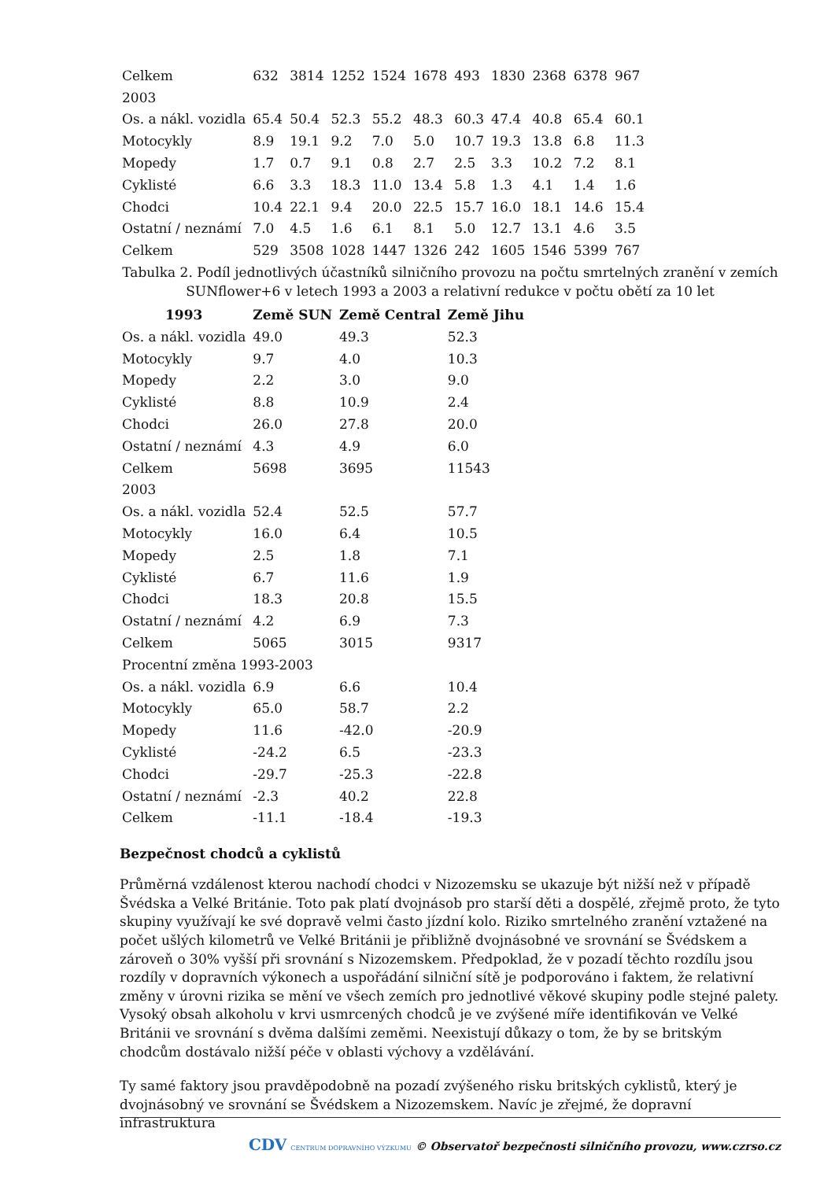| Celkem | 632 | 3814 | 1252 | 1524 | 1678 | 493 | 1830 | 2368 | 6378 | 967 |
| 2003 | | | | | | | | | | |
| Os. a nákl. vozidla | 65.4 | 50.4 | 52.3 | 55.2 | 48.3 | 60.3 | 47.4 | 40.8 | 65.4 | 60.1 |
| Motocykly | 8.9 | 19.1 | 9.2 | 7.0 | 5.0 | 10.7 | 19.3 | 13.8 | 6.8 | 11.3 |
| Mopedy | 1.7 | 0.7 | 9.1 | 0.8 | 2.7 | 2.5 | 3.3 | 10.2 | 7.2 | 8.1 |
| Cyklisté | 6.6 | 3.3 | 18.3 | 11.0 | 13.4 | 5.8 | 1.3 | 4.1 | 1.4 | 1.6 |
| Chodci | 10.4 | 22.1 | 9.4 | 20.0 | 22.5 | 15.7 | 16.0 | 18.1 | 14.6 | 15.4 |
| Ostatní / neznámí | 7.0 | 4.5 | 1.6 | 6.1 | 8.1 | 5.0 | 12.7 | 13.1 | 4.6 | 3.5 |
| Celkem | 529 | 3508 | 1028 | 1447 | 1326 | 242 | 1605 | 1546 | 5399 | 767 |
Tabulka 2. Podíl jednotlivých účastníků silničního provozu na počtu smrtelných zranění v zemích SUNflower+6 v letech 1993 a 2003 a relativní redukce v počtu obětí za 10 let
| 1993 | Země SUN | Země Central | Země Jihu |
| --- | --- | --- | --- |
| Os. a nákl. vozidla | 49.0 | 49.3 | 52.3 |
| Motocykly | 9.7 | 4.0 | 10.3 |
| Mopedy | 2.2 | 3.0 | 9.0 |
| Cyklisté | 8.8 | 10.9 | 2.4 |
| Chodci | 26.0 | 27.8 | 20.0 |
| Ostatní / neznámí | 4.3 | 4.9 | 6.0 |
| Celkem | 5698 | 3695 | 11543 |
| 2003 | | | |
| Os. a nákl. vozidla | 52.4 | 52.5 | 57.7 |
| Motocykly | 16.0 | 6.4 | 10.5 |
| Mopedy | 2.5 | 1.8 | 7.1 |
| Cyklisté | 6.7 | 11.6 | 1.9 |
| Chodci | 18.3 | 20.8 | 15.5 |
| Ostatní / neznámí | 4.2 | 6.9 | 7.3 |
| Celkem | 5065 | 3015 | 9317 |
| Procentní změna 1993-2003 | | | |
| Os. a nákl. vozidla | 6.9 | 6.6 | 10.4 |
| Motocykly | 65.0 | 58.7 | 2.2 |
| Mopedy | 11.6 | -42.0 | -20.9 |
| Cyklisté | -24.2 | 6.5 | -23.3 |
| Chodci | -29.7 | -25.3 | -22.8 |
| Ostatní / neznámí | -2.3 | 40.2 | 22.8 |
| Celkem | -11.1 | -18.4 | -19.3 |
Bezpečnost chodců a cyklistů
Průměrná vzdálenost kterou nachodí chodci v Nizozemsku se ukazuje být nižší než v případě Švédska a Velké Británie. Toto pak platí dvojnásob pro starší děti a dospělé, zřejmě proto, že tyto skupiny využívají ke své dopravě velmi často jízdní kolo. Riziko smrtelného zranění vztažené na počet ušlých kilometrů ve Velké Británii je přibližně dvojnásobné ve srovnání se Švédskem a zároveň o 30% vyšší při srovnání s Nizozemskem. Předpoklad, že v pozadí těchto rozdílu jsou rozdíly v dopravních výkonech a uspořádání silniční sítě je podporováno i faktem, že relativní změny v úrovni rizika se mění ve všech zemích pro jednotlivé věkové skupiny podle stejné palety. Vysoký obsah alkoholu v krvi usmrcených chodců je ve zvýšené míře identifikován ve Velké Británii ve srovnání s dvěma dalšími zeměmi. Neexistují důkazy o tom, že by se britským chodcům dostávalo nižší péče v oblasti výchovy a vzdělávání.
Ty samé faktory jsou pravděpodobně na pozadí zvýšeného risku britských cyklistů, který je dvojnásobný ve srovnání se Švédskem a Nizozemskem. Navíc je zřejmé, že dopravní infrastruktura
CDV CENTRUM DOPRAVNÍHO VÝZKUMU © Observatoř bezpečnosti silničního provozu, www.czrso.cz